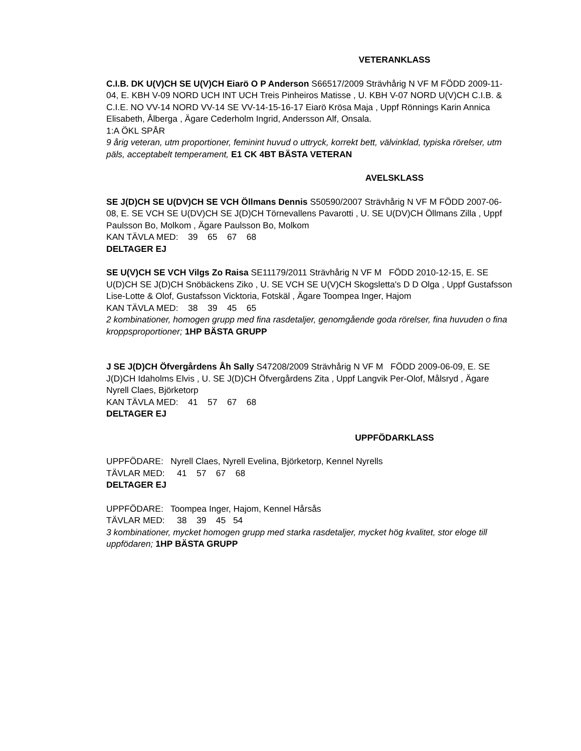VETERANKLASS
C.I.B. DK U(V)CH SE U(V)CH Eiarö O P Anderson S66517/2009 Strävhårig N VF M FÖDD 2009-11-04, E. KBH V-09 NORD UCH INT UCH Treis Pinheiros Matisse , U. KBH V-07 NORD U(V)CH C.I.B. & C.I.E. NO VV-14 NORD VV-14 SE VV-14-15-16-17 Eiarö Krösa Maja , Uppf Rönnings Karin Annica Elisabeth, Ålberga , Ägare Cederholm Ingrid, Andersson Alf, Onsala.
1:A ÖKL SPÅR
9 årig veteran, utm proportioner, feminint huvud o uttryck, korrekt bett, välvinklad, typiska rörelser, utm päls, acceptabelt temperament, E1 CK 4BT BÄSTA VETERAN
AVELSKLASS
SE J(D)CH SE U(DV)CH SE VCH Öllmans Dennis S50590/2007 Strävhårig N VF M FÖDD 2007-06-08, E. SE VCH SE U(DV)CH SE J(D)CH Törnevallens Pavarotti , U. SE U(DV)CH Öllmans Zilla , Uppf Paulsson Bo, Molkom , Ägare Paulsson Bo, Molkom
KAN TÄVLA MED: 39 65 67 68
DELTAGER EJ
SE U(V)CH SE VCH Vilgs Zo Raisa SE11179/2011 Strävhårig N VF M FÖDD 2010-12-15, E. SE U(D)CH SE J(D)CH Snöbäckens Ziko , U. SE VCH SE U(V)CH Skogsletta's D D Olga , Uppf Gustafsson Lise-Lotte & Olof, Gustafsson Vicktoria, Fotskäl , Ägare Toompea Inger, Hajom
KAN TÄVLA MED: 38 39 45 65
2 kombinationer, homogen grupp med fina rasdetaljer, genomgående goda rörelser, fina huvuden o fina kroppsproportioner; 1HP BÄSTA GRUPP
J SE J(D)CH Öfvergårdens Åh Sally S47208/2009 Strävhårig N VF M FÖDD 2009-06-09, E. SE J(D)CH Idaholms Elvis , U. SE J(D)CH Öfvergårdens Zita , Uppf Langvik Per-Olof, Målsryd , Ägare Nyrell Claes, Björketorp
KAN TÄVLA MED: 41 57 67 68
DELTAGER EJ
UPPFÖDARKLASS
UPPFÖDARE: Nyrell Claes, Nyrell Evelina, Björketorp, Kennel Nyrells
TÄVLAR MED: 41 57 67 68
DELTAGER EJ
UPPFÖDARE: Toompea Inger, Hajom, Kennel Hårsås
TÄVLAR MED: 38 39 45 54
3 kombinationer, mycket homogen grupp med starka rasdetaljer, mycket hög kvalitet, stor eloge till uppfödaren; 1HP BÄSTA GRUPP